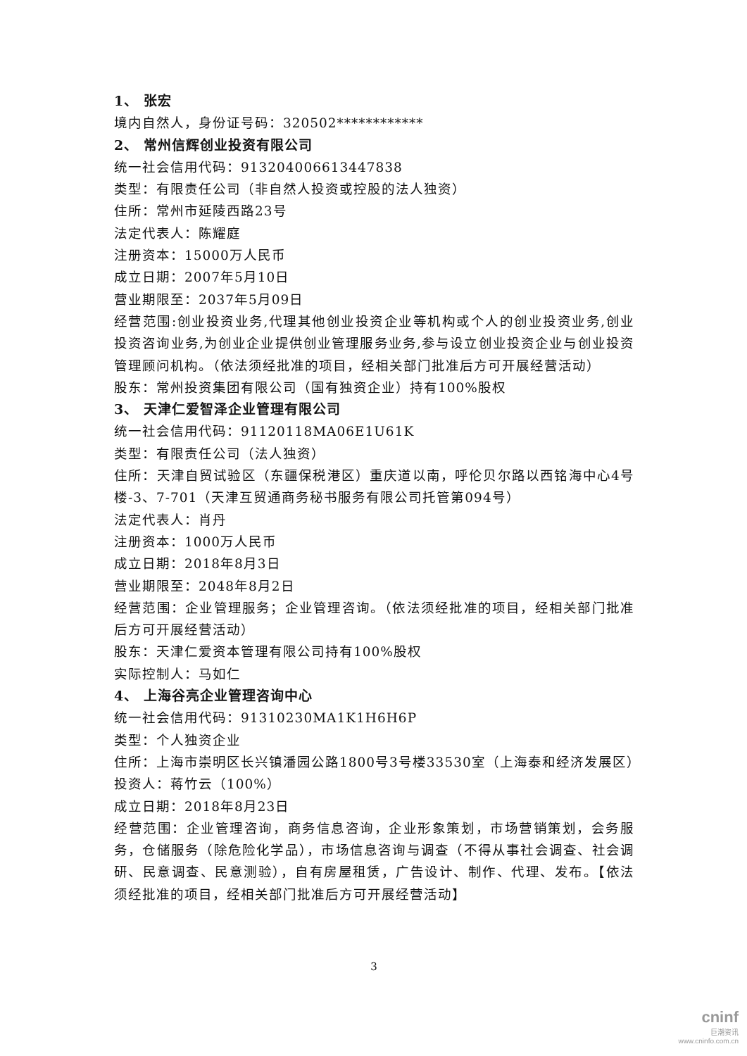1、 张宏
境内自然人，身份证号码：320502************
2、 常州信辉创业投资有限公司
统一社会信用代码：913204006613447838
类型：有限责任公司（非自然人投资或控股的法人独资）
住所：常州市延陵西路23号
法定代表人：陈耀庭
注册资本：15000万人民币
成立日期：2007年5月10日
营业期限至：2037年5月09日
经营范围:创业投资业务,代理其他创业投资企业等机构或个人的创业投资业务,创业投资咨询业务,为创业企业提供创业管理服务业务,参与设立创业投资企业与创业投资管理顾问机构。（依法须经批准的项目，经相关部门批准后方可开展经营活动）
股东：常州投资集团有限公司（国有独资企业）持有100%股权
3、 天津仁爱智泽企业管理有限公司
统一社会信用代码：91120118MA06E1U61K
类型：有限责任公司（法人独资）
住所：天津自贸试验区（东疆保税港区）重庆道以南，呼伦贝尔路以西铭海中心4号楼-3、7-701（天津互贸通商务秘书服务有限公司托管第094号）
法定代表人：肖丹
注册资本：1000万人民币
成立日期：2018年8月3日
营业期限至：2048年8月2日
经营范围：企业管理服务；企业管理咨询。（依法须经批准的项目，经相关部门批准后方可开展经营活动）
股东：天津仁爱资本管理有限公司持有100%股权
实际控制人：马如仁
4、 上海谷亮企业管理咨询中心
统一社会信用代码：91310230MA1K1H6H6P
类型：个人独资企业
住所：上海市崇明区长兴镇潘园公路1800号3号楼33530室（上海泰和经济发展区）
投资人：蒋竹云（100%）
成立日期：2018年8月23日
经营范围：企业管理咨询，商务信息咨询，企业形象策划，市场营销策划，会务服务，仓储服务（除危险化学品），市场信息咨询与调查（不得从事社会调查、社会调研、民意调查、民意测验），自有房屋租赁，广告设计、制作、代理、发布。【依法须经批准的项目，经相关部门批准后方可开展经营活动】
3
cninf
巨潮资讯
www.cninfo.com.cn